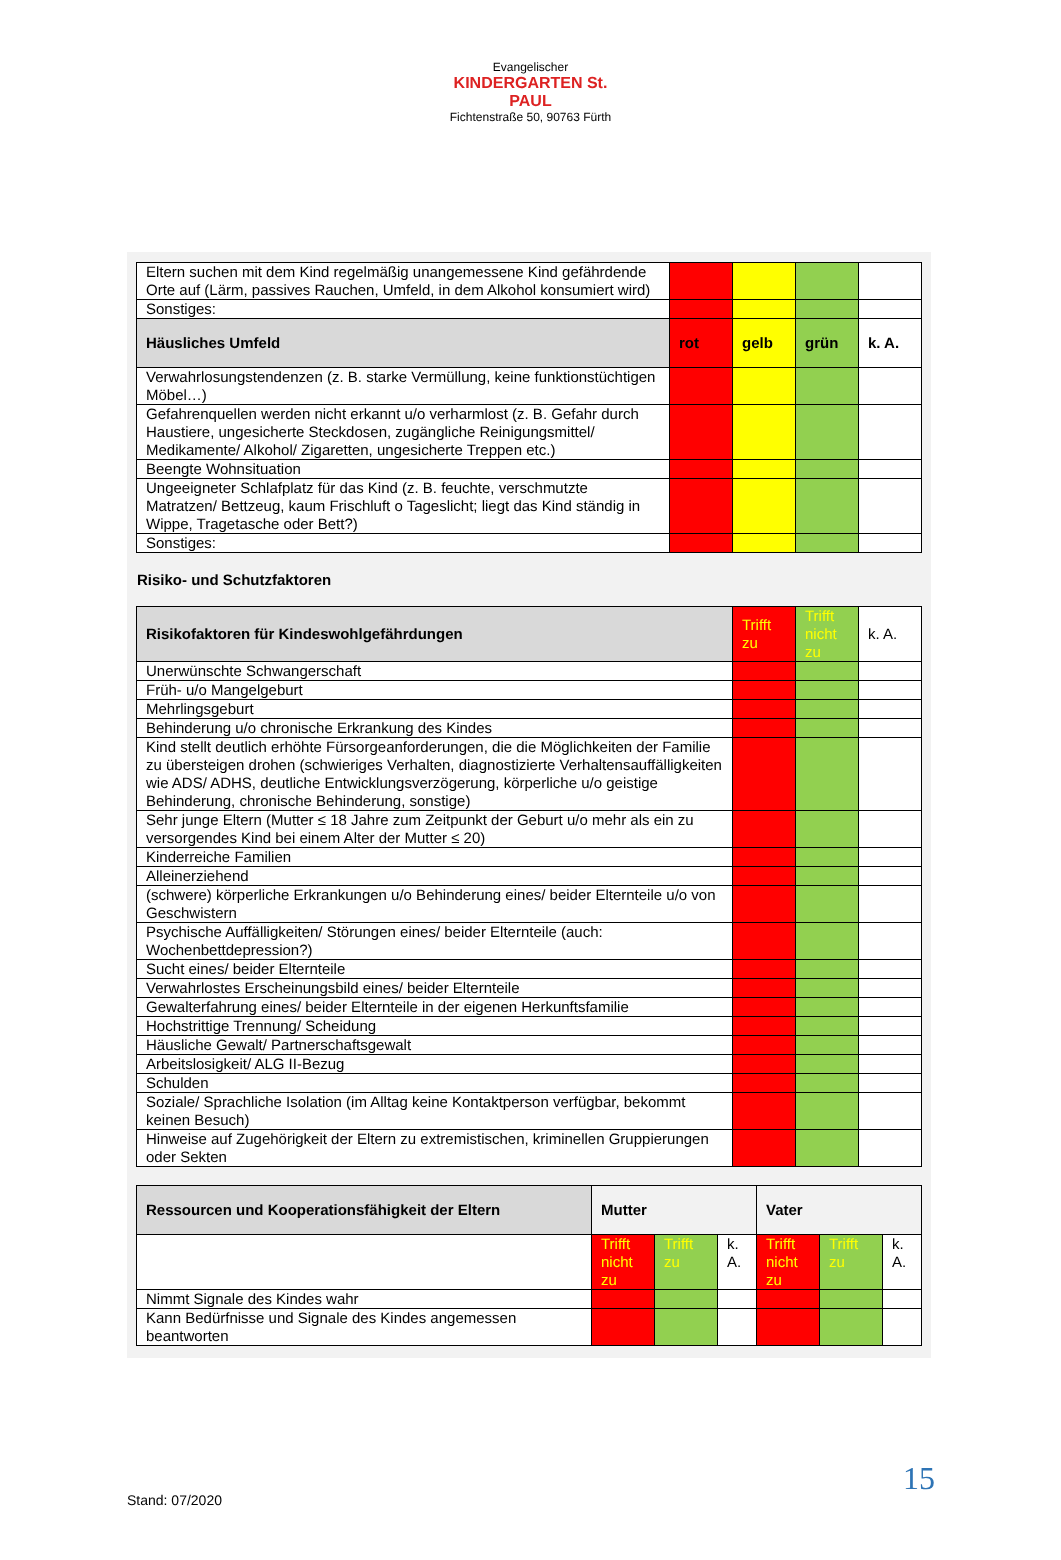Evangelischer
KINDERGARTEN St. PAUL
Fichtenstraße 50, 90763 Fürth
| Eltern suchen mit dem Kind regelmäßig unangemessene Kind gefährdende Orte auf (Lärm, passives Rauchen, Umfeld, in dem Alkohol konsumiert wird) | | | | |
| Sonstiges: | | | | |
| Häusliches Umfeld | rot | gelb | grün | k. A. |
| Verwahrlosungstendenzen (z. B. starke Vermüllung, keine funktionstüchtigen Möbel…) | | | | |
| Gefahrenquellen werden nicht erkannt u/o verharmlost (z. B. Gefahr durch Haustiere, ungesicherte Steckdosen, zugängliche Reinigungsmittel/ Medikamente/ Alkohol/ Zigaretten, ungesicherte Treppen etc.) | | | | |
| Beengte Wohnsituation | | | | |
| Ungeeigneter Schlafplatz für das Kind (z. B. feuchte, verschmutzte Matratzen/ Bettzeug, kaum Frischluft o Tageslicht; liegt das Kind ständig in Wippe, Tragetasche oder Bett?) | | | | |
| Sonstiges: | | | | |
Risiko- und Schutzfaktoren
| Risikofaktoren für Kindeswohlgefährdungen | Trifft zu | Trifft nicht zu | k. A. |
| Unerwünschte Schwangerschaft | | | |
| Früh- u/o Mangelgeburt | | | |
| Mehrlingsgeburt | | | |
| Behinderung u/o chronische Erkrankung des Kindes | | | |
| Kind stellt deutlich erhöhte Fürsorgeanforderungen, die die Möglichkeiten der Familie zu übersteigen drohen (schwieriges Verhalten, diagnostizierte Verhaltensauffälligkeiten wie ADS/ ADHS, deutliche Entwicklungsverzögerung, körperliche u/o geistige Behinderung, chronische Behinderung, sonstige) | | | |
| Sehr junge Eltern (Mutter ≤ 18 Jahre zum Zeitpunkt der Geburt u/o mehr als ein zu versorgendes Kind bei einem Alter der Mutter ≤ 20) | | | |
| Kinderreiche Familien | | | |
| Alleinerziehend | | | |
| (schwere) körperliche Erkrankungen u/o Behinderung eines/ beider Elternteile u/o von Geschwistern | | | |
| Psychische Auffälligkeiten/ Störungen eines/ beider Elternteile (auch: Wochenbettdepression?) | | | |
| Sucht eines/ beider Elternteile | | | |
| Verwahrlostes Erscheinungsbild eines/ beider Elternteile | | | |
| Gewalterfahrung eines/ beider Elternteile in der eigenen Herkunftsfamilie | | | |
| Hochstrittige Trennung/ Scheidung | | | |
| Häusliche Gewalt/ Partnerschaftsgewalt | | | |
| Arbeitslosigkeit/ ALG II-Bezug | | | |
| Schulden | | | |
| Soziale/ Sprachliche Isolation (im Alltag keine Kontaktperson verfügbar, bekommt keinen Besuch) | | | |
| Hinweise auf Zugehörigkeit der Eltern zu extremistischen, kriminellen Gruppierungen oder Sekten | | | |
| Ressourcen und Kooperationsfähigkeit der Eltern | Mutter | | | Vater | | |
| --- | --- | --- | --- | --- | --- | --- |
| | Trifft nicht zu | Trifft zu | k. A. | Trifft nicht zu | Trifft zu | k. A. |
| Nimmt Signale des Kindes wahr | | | | | | |
| Kann Bedürfnisse und Signale des Kindes angemessen beantworten | | | | | | |
15
Stand: 07/2020